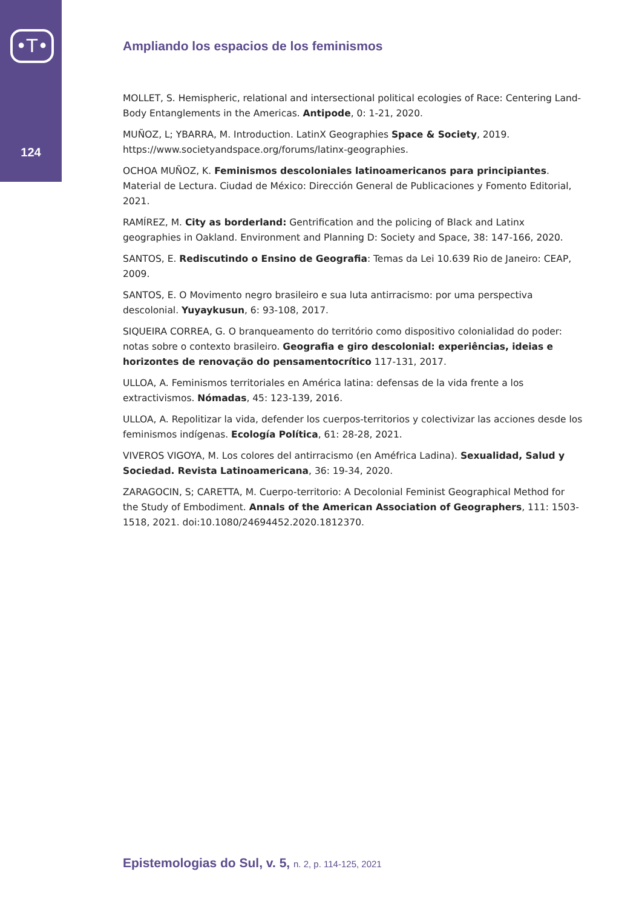•T•
124
Ampliando los espacios de los feminismos
MOLLET, S. Hemispheric, relational and intersectional political ecologies of Race: Centering Land-Body Entanglements in the Americas. Antipode, 0: 1-21, 2020.
MUÑOZ, L; YBARRA, M. Introduction. LatinX Geographies Space & Society, 2019. https://www.societyandspace.org/forums/latinx-geographies.
OCHOA MUÑOZ, K. Feminismos descoloniales latinoamericanos para principiantes. Material de Lectura. Ciudad de México: Dirección General de Publicaciones y Fomento Editorial, 2021.
RAMÍREZ, M. City as borderland: Gentrification and the policing of Black and Latinx geographies in Oakland. Environment and Planning D: Society and Space, 38: 147-166, 2020.
SANTOS, E. Rediscutindo o Ensino de Geografia: Temas da Lei 10.639 Rio de Janeiro: CEAP, 2009.
SANTOS, E. O Movimento negro brasileiro e sua luta antirracismo: por uma perspectiva descolonial. Yuyaykusun, 6: 93-108, 2017.
SIQUEIRA CORREA, G. O branqueamento do território como dispositivo colonialidad do poder: notas sobre o contexto brasileiro. Geografia e giro descolonial: experiências, ideias e horizontes de renovação do pensamentocrítico 117-131, 2017.
ULLOA, A. Feminismos territoriales en América latina: defensas de la vida frente a los extractivismos. Nómadas, 45: 123-139, 2016.
ULLOA, A. Repolitizar la vida, defender los cuerpos-territorios y colectivizar las acciones desde los feminismos indígenas. Ecología Política, 61: 28-28, 2021.
VIVEROS VIGOYA, M. Los colores del antirracismo (en Améfrica Ladina). Sexualidad, Salud y Sociedad. Revista Latinoamericana, 36: 19-34, 2020.
ZARAGOCIN, S; CARETTA, M. Cuerpo-territorio: A Decolonial Feminist Geographical Method for the Study of Embodiment. Annals of the American Association of Geographers, 111: 1503-1518, 2021. doi:10.1080/24694452.2020.1812370.
Epistemologias do Sul, v. 5, n. 2, p. 114-125, 2021